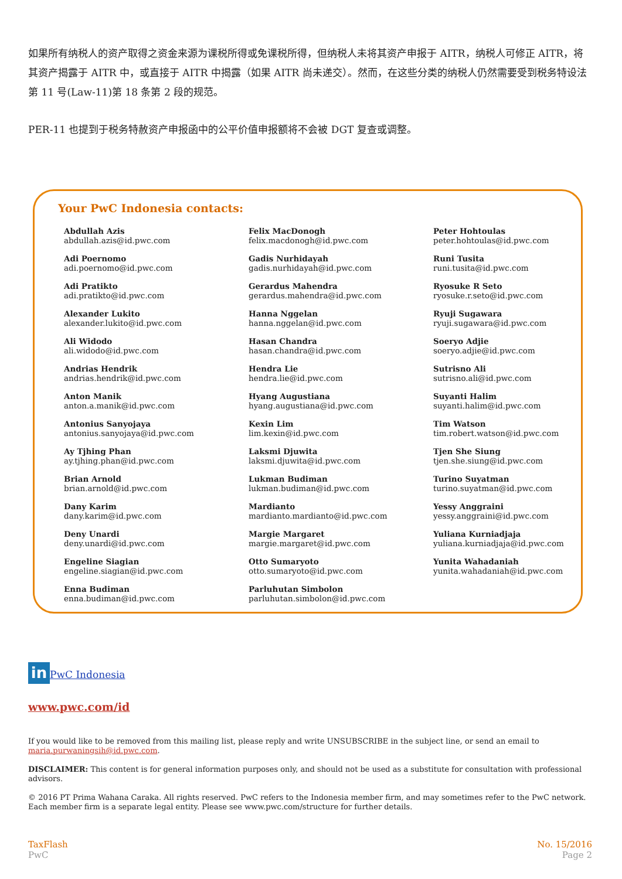如果所有纳税人的资产取得之资金来源为课税所得或免课税所得，但纳税人未将其资产申报于 AITR，纳税人可修正 AITR，将其资产揭露于 AITR 中，或直接于 AITR 中揭露（如果 AITR 尚未递交）。然而，在这些分类的纳税人仍然需要受到税务特设法第 11 号(Law-11)第 18 条第 2 段的规范。
PER-11 也提到于税务特赦资产申报函中的公平价值申报额将不会被 DGT 复查或调整。
Your PwC Indonesia contacts:
Abdullah Azis
abdullah.azis@id.pwc.com
Adi Poernomo
adi.poernomo@id.pwc.com
Adi Pratikto
adi.pratikto@id.pwc.com
Alexander Lukito
alexander.lukito@id.pwc.com
Ali Widodo
ali.widodo@id.pwc.com
Andrias Hendrik
andrias.hendrik@id.pwc.com
Anton Manik
anton.a.manik@id.pwc.com
Antonius Sanyojaya
antonius.sanyojaya@id.pwc.com
Ay Tjhing Phan
ay.tjhing.phan@id.pwc.com
Brian Arnold
brian.arnold@id.pwc.com
Dany Karim
dany.karim@id.pwc.com
Deny Unardi
deny.unardi@id.pwc.com
Engeline Siagian
engeline.siagian@id.pwc.com
Enna Budiman
enna.budiman@id.pwc.com
Felix MacDonogh
felix.macdonogh@id.pwc.com
Gadis Nurhidayah
gadis.nurhidayah@id.pwc.com
Gerardus Mahendra
gerardus.mahendra@id.pwc.com
Hanna Nggelan
hanna.nggelan@id.pwc.com
Hasan Chandra
hasan.chandra@id.pwc.com
Hendra Lie
hendra.lie@id.pwc.com
Hyang Augustiana
hyang.augustiana@id.pwc.com
Kexin Lim
lim.kexin@id.pwc.com
Laksmi Djuwita
laksmi.djuwita@id.pwc.com
Lukman Budiman
lukman.budiman@id.pwc.com
Mardianto
mardianto.mardianto@id.pwc.com
Margie Margaret
margie.margaret@id.pwc.com
Otto Sumaryoto
otto.sumaryoto@id.pwc.com
Parluhutan Simbolon
parluhutan.simbolon@id.pwc.com
Peter Hohtoulas
peter.hohtoulas@id.pwc.com
Runi Tusita
runi.tusita@id.pwc.com
Ryosuke R Seto
ryosuke.r.seto@id.pwc.com
Ryuji Sugawara
ryuji.sugawara@id.pwc.com
Soeryo Adjie
soeryo.adjie@id.pwc.com
Sutrisno Ali
sutrisno.ali@id.pwc.com
Suyanti Halim
suyanti.halim@id.pwc.com
Tim Watson
tim.robert.watson@id.pwc.com
Tjen She Siung
tjen.she.siung@id.pwc.com
Turino Suyatman
turino.suyatman@id.pwc.com
Yessy Anggraini
yessy.anggraini@id.pwc.com
Yuliana Kurniadjaja
yuliana.kurniadjaja@id.pwc.com
Yunita Wahadaniah
yunita.wahadaniah@id.pwc.com
in PwC Indonesia
www.pwc.com/id
If you would like to be removed from this mailing list, please reply and write UNSUBSCRIBE in the subject line, or send an email to maria.purwaningsih@id.pwc.com.
DISCLAIMER: This content is for general information purposes only, and should not be used as a substitute for consultation with professional advisors.
© 2016 PT Prima Wahana Caraka. All rights reserved. PwC refers to the Indonesia member firm, and may sometimes refer to the PwC network. Each member firm is a separate legal entity. Please see www.pwc.com/structure for further details.
TaxFlash
PwC
No. 15/2016
Page 2